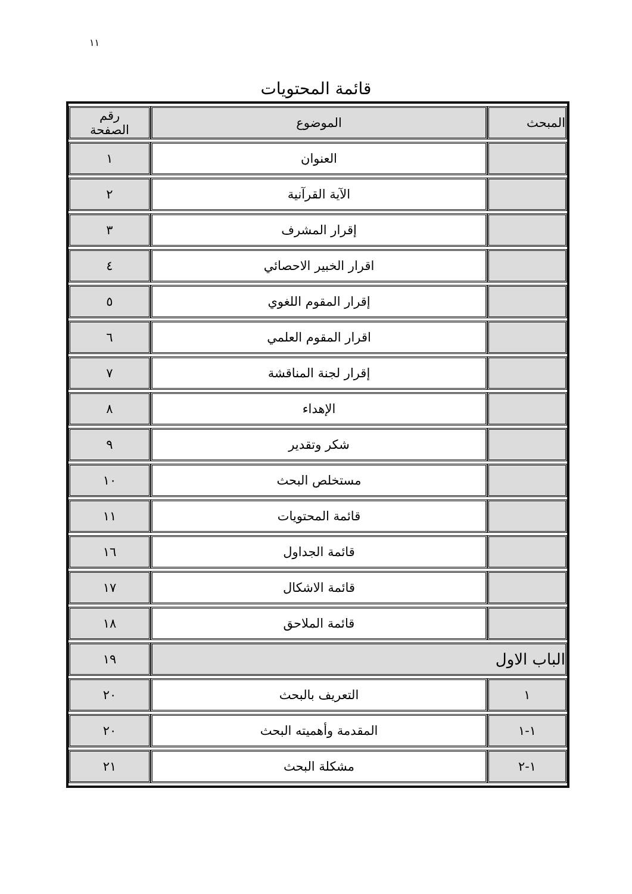١١
قائمة المحتويات
| المبحث | الموضوع | رقم الصفحة |
| --- | --- | --- |
| | العنوان | ١ |
| | الآية القرآنية | ٢ |
| | إقرار المشرف | ٣ |
| | اقرار الخبير الاحصائي | ٤ |
| | إقرار المقوم اللغوي | ٥ |
| | اقرار المقوم العلمي | ٦ |
| | إقرار لجنة المناقشة | ٧ |
| | الإهداء | ٨ |
| | شكر وتقدير | ٩ |
| | مستخلص البحث | ١٠ |
| | قائمة المحتويات | ١١ |
| | قائمة الجداول | ١٦ |
| | قائمة الاشكال | ١٧ |
| | قائمة الملاحق | ١٨ |
| الباب الاول | | ١٩ |
| ١ | التعريف بالبحث | ٢٠ |
| ١-١ | المقدمة وأهميته البحث | ٢٠ |
| ١-٢ | مشكلة البحث | ٢١ |